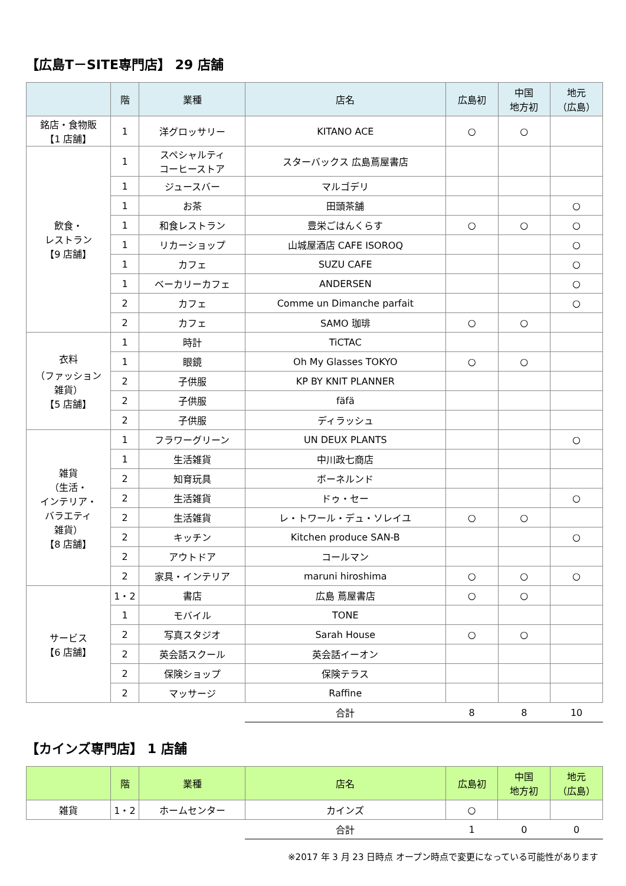【広島T－SITE専門店】 29 店舗
| | 階 | 業種 | 店名 | 広島初 | 中国 地方初 | 地元 （広島） |
| --- | --- | --- | --- | --- | --- | --- |
| 銘店・食物販 【1 店舗】 | 1 | 洋グロッサリー | KITANO ACE | ○ | ○ | |
| 飲食・ レストラン 【9 店舗】 | 1 | スペシャルティ コーヒーストア | スターバックス 広島蔦屋書店 | | | |
| | 1 | ジュースバー | マルゴデリ | | | |
| | 1 | お茶 | 田頭茶舗 | | | ○ |
| | 1 | 和食レストラン | 豊栄ごはんくらす | ○ | ○ | ○ |
| | 1 | リカーショップ | 山城屋酒店 CAFE ISOROQ | | | ○ |
| | 1 | カフェ | SUZU CAFE | | | ○ |
| | 1 | ベーカリーカフェ | ANDERSEN | | | ○ |
| | 2 | カフェ | Comme un Dimanche parfait | | | ○ |
| | 2 | カフェ | SAMO 珈琲 | ○ | ○ | |
| 衣料 （ファッション 雑貨） 【5 店舗】 | 1 | 時計 | TiCTAC | | | |
| | 1 | 眼鏡 | Oh My Glasses TOKYO | ○ | ○ | |
| | 2 | 子供服 | KP BY KNIT PLANNER | | | |
| | 2 | 子供服 | fäfä | | | |
| | 2 | 子供服 | ディラッシュ | | | |
| 雑貨 （生活・ インテリア・ バラエティ 雑貨） 【8 店舗】 | 1 | フラワーグリーン | UN DEUX PLANTS | | | ○ |
| | 1 | 生活雑貨 | 中川政七商店 | | | |
| | 2 | 知育玩具 | ボーネルンド | | | |
| | 2 | 生活雑貨 | ドゥ・セー | | | ○ |
| | 2 | 生活雑貨 | レ・トワール・デュ・ソレイユ | ○ | ○ | |
| | 2 | キッチン | Kitchen produce SAN-B | | | ○ |
| | 2 | アウトドア | コールマン | | | |
| | 2 | 家具・インテリア | maruni hiroshima | ○ | ○ | ○ |
| サービス 【6 店舗】 | 1・2 | 書店 | 広島 蔦屋書店 | ○ | ○ | |
| | 1 | モバイル | TONE | | | |
| | 2 | 写真スタジオ | Sarah House | ○ | ○ | |
| | 2 | 英会話スクール | 英会話イーオン | | | |
| | 2 | 保険ショップ | 保険テラス | | | |
| | 2 | マッサージ | Raffine | | | |
| | | | 合計 | 8 | 8 | 10 |
【カインズ専門店】 1 店舗
| | 階 | 業種 | 店名 | 広島初 | 中国 地方初 | 地元 （広島） |
| --- | --- | --- | --- | --- | --- | --- |
| 雑貨 | 1・2 | ホームセンター | カインズ | ○ | | |
| | | | 合計 | 1 | 0 | 0 |
※2017 年 3 月 23 日時点 オープン時点で変更になっている可能性があります